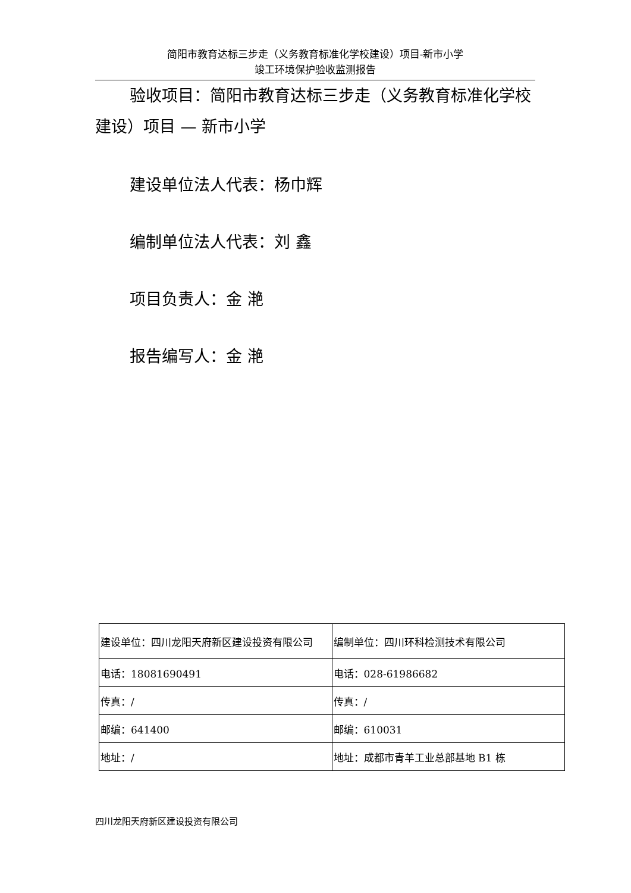简阳市教育达标三步走（义务教育标准化学校建设）项目-新市小学
竣工环境保护验收监测报告
验收项目：简阳市教育达标三步走（义务教育标准化学校建设）项目 — 新市小学
建设单位法人代表：杨巾辉
编制单位法人代表：刘 鑫
项目负责人：金 滟
报告编写人：金 滟
| 建设单位：四川龙阳天府新区建设投资有限公司 | 编制单位：四川环科检测技术有限公司 |
| 电话：18081690491 | 电话：028-61986682 |
| 传真：/ | 传真：/ |
| 邮编：641400 | 邮编：610031 |
| 地址：/ | 地址：成都市青羊工业总部基地 B1 栋 |
四川龙阳天府新区建设投资有限公司